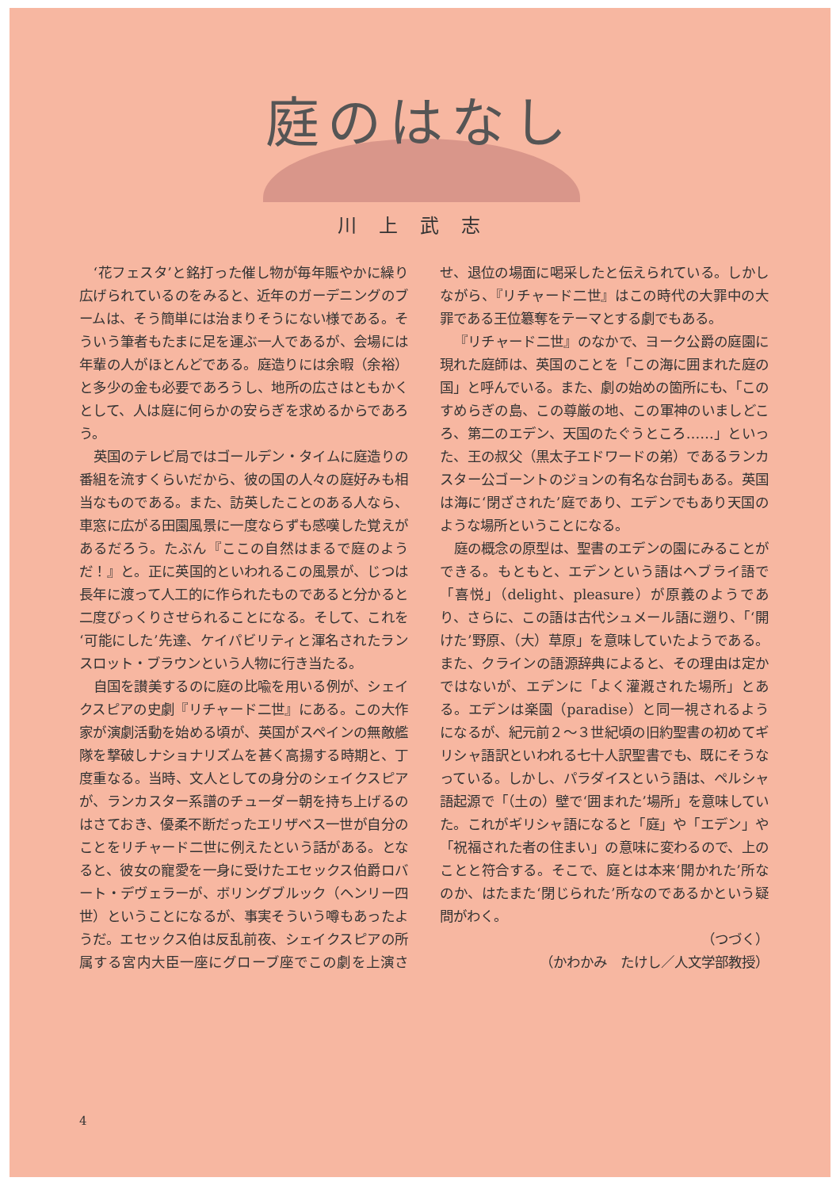庭のはなし
川上武志
‘花フェスタ’と銘打った催し物が毎年賑やかに繰り広げられているのをみると、近年のガーデニングのブームは、そう簡単には治まりそうにない様である。そういう筆者もたまに足を運ぶ一人であるが、会場には年輩の人がほとんどである。庭造りには余暇（余裕）と多少の金も必要であろうし、地所の広さはともかくとして、人は庭に何らかの安らぎを求めるからであろう。
英国のテレビ局ではゴールデン・タイムに庭造りの番組を流すくらいだから、彼の国の人々の庭好みも相当なものである。また、訪英したことのある人なら、車窓に広がる田園風景に一度ならずも感嘆した覚えがあるだろう。たぶん『ここの自然はまるで庭のようだ！』と。正に英国的といわれるこの風景が、じつは長年に渡って人工的に作られたものであると分かると二度びっくりさせられることになる。そして、これを‘可能にした’先達、ケイパビリティと渾名されたランスロット・ブラウンという人物に行き当たる。
自国を讃美するのに庭の比喩を用いる例が、シェイクスピアの史劇『リチャード二世』にある。この大作家が演劇活動を始める頃が、英国がスペインの無敵艦隊を撃破しナショナリズムを甚く高揚する時期と、丁度重なる。当時、文人としての身分のシェイクスピアが、ランカスター系譜のチューダー朝を持ち上げるのはさておき、優柔不断だったエリザベス一世が自分のことをリチャード二世に例えたという話がある。となると、彼女の寵愛を一身に受けたエセックス伯爵ロバート・デヴェラーが、ボリングブルック（ヘンリー四世）ということになるが、事実そういう噂もあったようだ。エセックス伯は反乱前夜、シェイクスピアの所属する宮内大臣一座にグローブ座でこの劇を上演させ、退位の場面に喝采したと伝えられている。しかしながら、『リチャード二世』はこの時代の大罪中の大罪である王位簒奪をテーマとする劇でもある。
『リチャード二世』のなかで、ヨーク公爵の庭園に現れた庭師は、英国のことを「この海に囲まれた庭の国」と呼んでいる。また、劇の始めの箇所にも、「このすめらぎの島、この尊厳の地、この軍神のいましどころ、第二のエデン、天国のたぐうところ……」といった、王の叔父（黒太子エドワードの弟）であるランカスター公ゴーントのジョンの有名な台詞もある。英国は海に‘閉ざされた’庭であり、エデンでもあり天国のような場所ということになる。
庭の概念の原型は、聖書のエデンの園にみることができる。もともと、エデンという語はヘブライ語で「喜悦」（delight、pleasure）が原義のようであり、さらに、この語は古代シュメール語に遡り、「‘開けた’野原、（大）草原」を意味していたようである。また、クラインの語源辞典によると、その理由は定かではないが、エデンに「よく灌漑された場所」とある。エデンは楽園（paradise）と同一視されるようになるが、紀元前２～３世紀頃の旧約聖書の初めてギリシャ語訳といわれる七十人訳聖書でも、既にそうなっている。しかし、パラダイスという語は、ペルシャ語起源で「（土の）壁で‘囲まれた’場所」を意味していた。これがギリシャ語になると「庭」や「エデン」や「祝福された者の住まい」の意味に変わるので、上のことと符合する。そこで、庭とは本来‘開かれた’所なのか、はたまた‘閉じられた’所なのであるかという疑問がわく。
（つづく）
（かわかみ　たけし／人文学部教授）
4